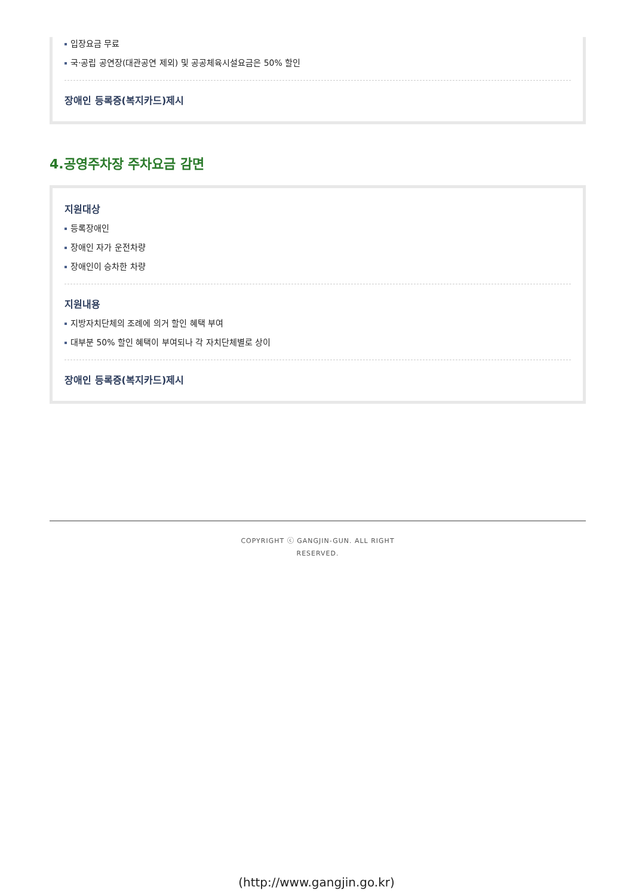입장요금 무료
국·공립 공연장(대관공연 제외) 및 공공체육시설요금은 50% 할인
장애인 등록증(복지카드)제시
4.공영주차장 주차요금 감면
지원대상
등록장애인
장애인 자가 운전차량
장애인이 승차한 차량
지원내용
지방자치단체의 조례에 의거 할인 혜택 부여
대부분 50% 할인 혜택이 부여되나 각 자치단체별로 상이
장애인 등록증(복지카드)제시
COPYRIGHT ⓒ GANGJIN-GUN. ALL RIGHT
RESERVED.
(http://www.gangjin.go.kr)